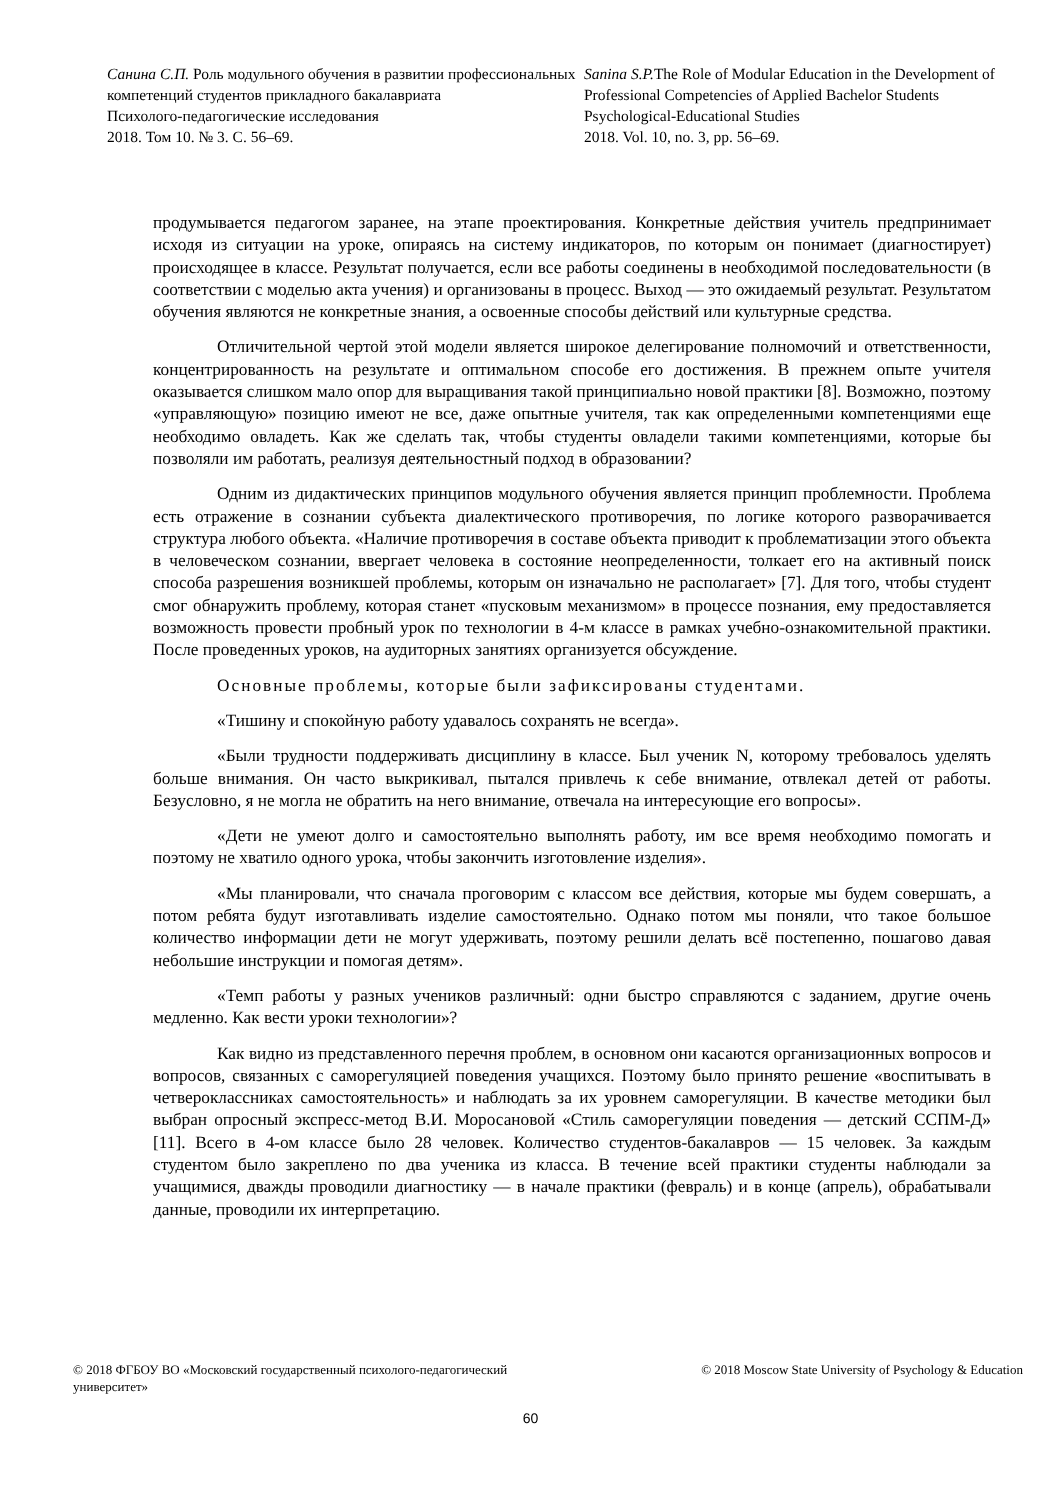Санина С.П. Роль модульного обучения в развитии профессиональных компетенций студентов прикладного бакалавриата
Психолого-педагогические исследования
2018. Том 10. № 3. С. 56–69.
Sanina S.P. The Role of Modular Education in the Development of Professional Competencies of Applied Bachelor Students
Psychological-Educational Studies
2018. Vol. 10, no. 3, pp. 56–69.
продумывается педагогом заранее, на этапе проектирования. Конкретные действия учитель предпринимает исходя из ситуации на уроке, опираясь на систему индикаторов, по которым он понимает (диагностирует) происходящее в классе. Результат получается, если все работы соединены в необходимой последовательности (в соответствии с моделью акта учения) и организованы в процесс. Выход — это ожидаемый результат. Результатом обучения являются не конкретные знания, а освоенные способы действий или культурные средства.
Отличительной чертой этой модели является широкое делегирование полномочий и ответственности, концентрированность на результате и оптимальном способе его достижения. В прежнем опыте учителя оказывается слишком мало опор для выращивания такой принципиально новой практики [8]. Возможно, поэтому «управляющую» позицию имеют не все, даже опытные учителя, так как определенными компетенциями еще необходимо овладеть. Как же сделать так, чтобы студенты овладели такими компетенциями, которые бы позволяли им работать, реализуя деятельностный подход в образовании?
Одним из дидактических принципов модульного обучения является принцип проблемности. Проблема есть отражение в сознании субъекта диалектического противоречия, по логике которого разворачивается структура любого объекта. «Наличие противоречия в составе объекта приводит к проблематизации этого объекта в человеческом сознании, ввергает человека в состояние неопределенности, толкает его на активный поиск способа разрешения возникшей проблемы, которым он изначально не располагает» [7]. Для того, чтобы студент смог обнаружить проблему, которая станет «пусковым механизмом» в процессе познания, ему предоставляется возможность провести пробный урок по технологии в 4-м классе в рамках учебно-ознакомительной практики. После проведенных уроков, на аудиторных занятиях организуется обсуждение.
Основные проблемы, которые были зафиксированы студентами.
«Тишину и спокойную работу удавалось сохранять не всегда».
«Были трудности поддерживать дисциплину в классе. Был ученик N, которому требовалось уделять больше внимания. Он часто выкрикивал, пытался привлечь к себе внимание, отвлекал детей от работы. Безусловно, я не могла не обратить на него внимание, отвечала на интересующие его вопросы».
«Дети не умеют долго и самостоятельно выполнять работу, им все время необходимо помогать и поэтому не хватило одного урока, чтобы закончить изготовление изделия».
«Мы планировали, что сначала проговорим с классом все действия, которые мы будем совершать, а потом ребята будут изготавливать изделие самостоятельно. Однако потом мы поняли, что такое большое количество информации дети не могут удерживать, поэтому решили делать всё постепенно, пошагово давая небольшие инструкции и помогая детям».
«Темп работы у разных учеников различный: одни быстро справляются с заданием, другие очень медленно. Как вести уроки технологии»?
Как видно из представленного перечня проблем, в основном они касаются организационных вопросов и вопросов, связанных с саморегуляцией поведения учащихся. Поэтому было принято решение «воспитывать в четвероклассниках самостоятельность» и наблюдать за их уровнем саморегуляции. В качестве методики был выбран опросный экспресс-метод В.И. Моросановой «Стиль саморегуляции поведения — детский ССПМ-Д» [11]. Всего в 4-ом классе было 28 человек. Количество студентов-бакалавров — 15 человек. За каждым студентом было закреплено по два ученика из класса. В течение всей практики студенты наблюдали за учащимися, дважды проводили диагностику — в начале практики (февраль) и в конце (апрель), обрабатывали данные, проводили их интерпретацию.
© 2018 ФГБОУ ВО «Московский государственный психолого-педагогический университет»
© 2018 Moscow State University of Psychology & Education
60